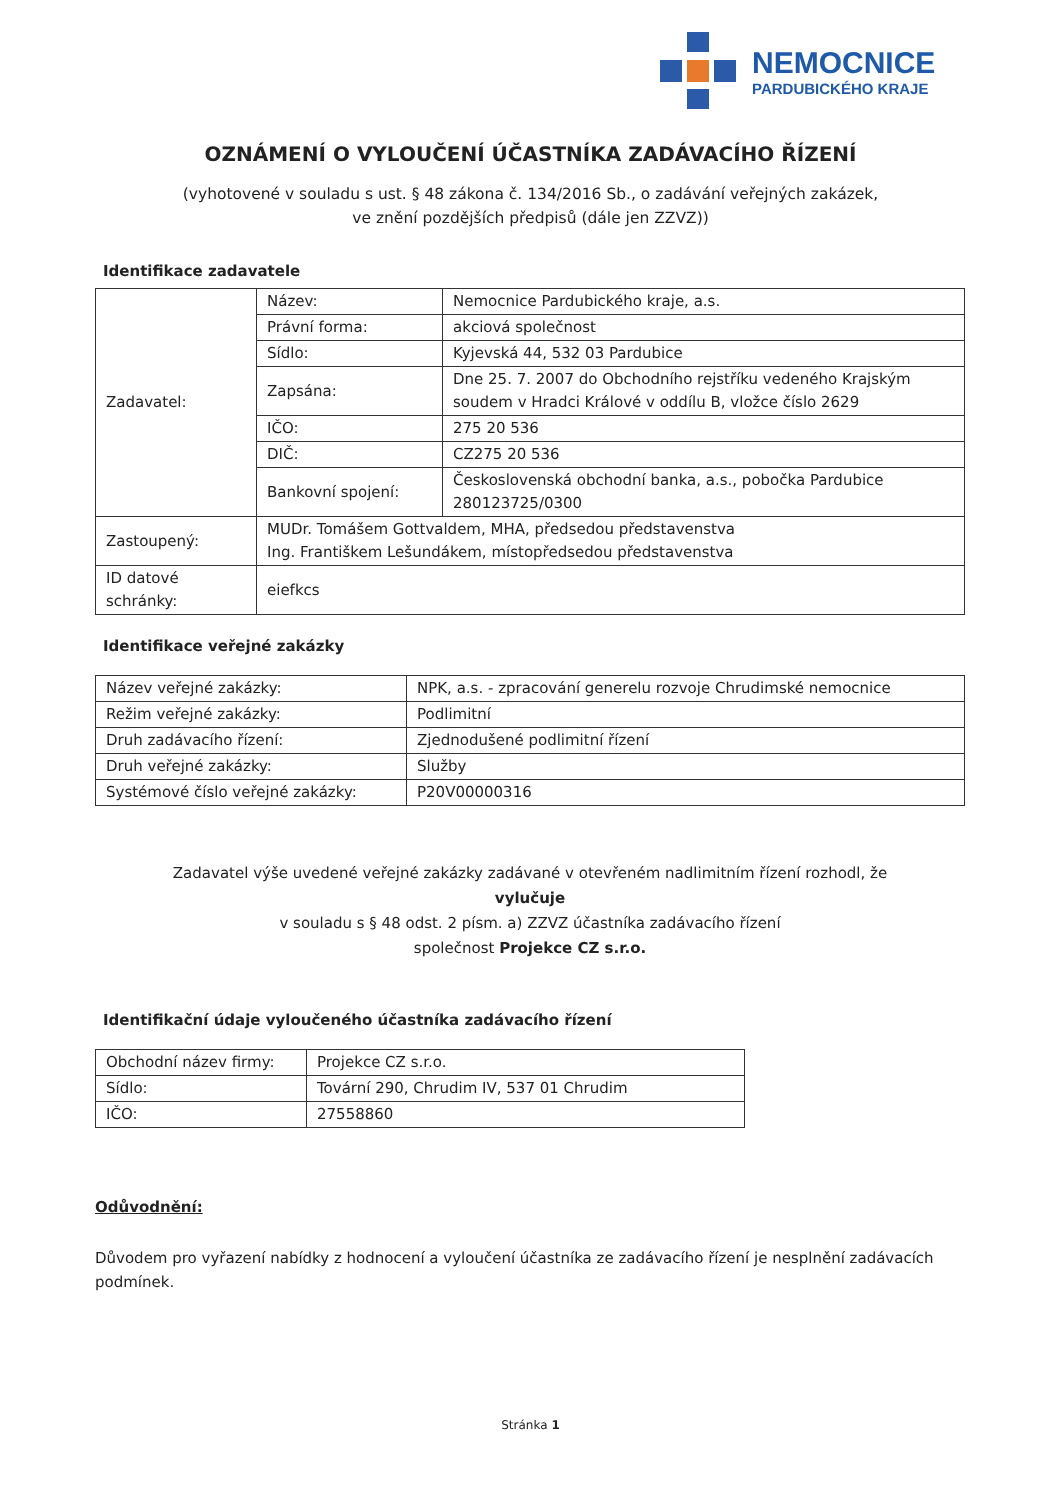NEMOCNICE
PARDUBICKÉHO KRAJE
OZNÁMENÍ O VYLOUČENÍ ÚČASTNÍKA ZADÁVACÍHO ŘÍZENÍ
(vyhotovené v souladu s ust. § 48 zákona č. 134/2016 Sb., o zadávání veřejných zakázek,
ve znění pozdějších předpisů (dále jen ZZVZ))
Identifikace zadavatele
| Zadavatel: | Název: | Nemocnice Pardubického kraje, a.s. |
| | Právní forma: | akciová společnost |
| | Sídlo: | Kyjevská 44, 532 03 Pardubice |
| | Zapsána: | Dne 25. 7. 2007 do Obchodního rejstříku vedeného Krajským soudem v Hradci Králové v oddílu B, vložce číslo 2629 |
| | IČO: | 275 20 536 |
| | DIČ: | CZ275 20 536 |
| | Bankovní spojení: | Československá obchodní banka, a.s., pobočka Pardubice 280123725/0300 |
| Zastoupený: | MUDr. Tomášem Gottvaldem, MHA, předsedou představenstva Ing. Františkem Lešundákem, místopředsedou představenstva | |
| ID datové schránky: | eiefkcs | |
Identifikace veřejné zakázky
| Název veřejné zakázky: | NPK, a.s. - zpracování generelu rozvoje Chrudimské nemocnice |
| Režim veřejné zakázky: | Podlimitní |
| Druh zadávacího řízení: | Zjednodušené podlimitní řízení |
| Druh veřejné zakázky: | Služby |
| Systémové číslo veřejné zakázky: | P20V00000316 |
Zadavatel výše uvedené veřejné zakázky zadávané v otevřeném nadlimitním řízení rozhodl, že
vylučuje
v souladu s § 48 odst. 2 písm. a) ZZVZ účastníka zadávacího řízení
společnost Projekce CZ s.r.o.
Identifikační údaje vyloučeného účastníka zadávacího řízení
| Obchodní název firmy: | Projekce CZ s.r.o. |
| Sídlo: | Tovární 290, Chrudim IV, 537 01 Chrudim |
| IČO: | 27558860 |
Odůvodnění:
Důvodem pro vyřazení nabídky z hodnocení a vyloučení účastníka ze zadávacího řízení je nesplnění zadávacích podmínek.
Stránka 1